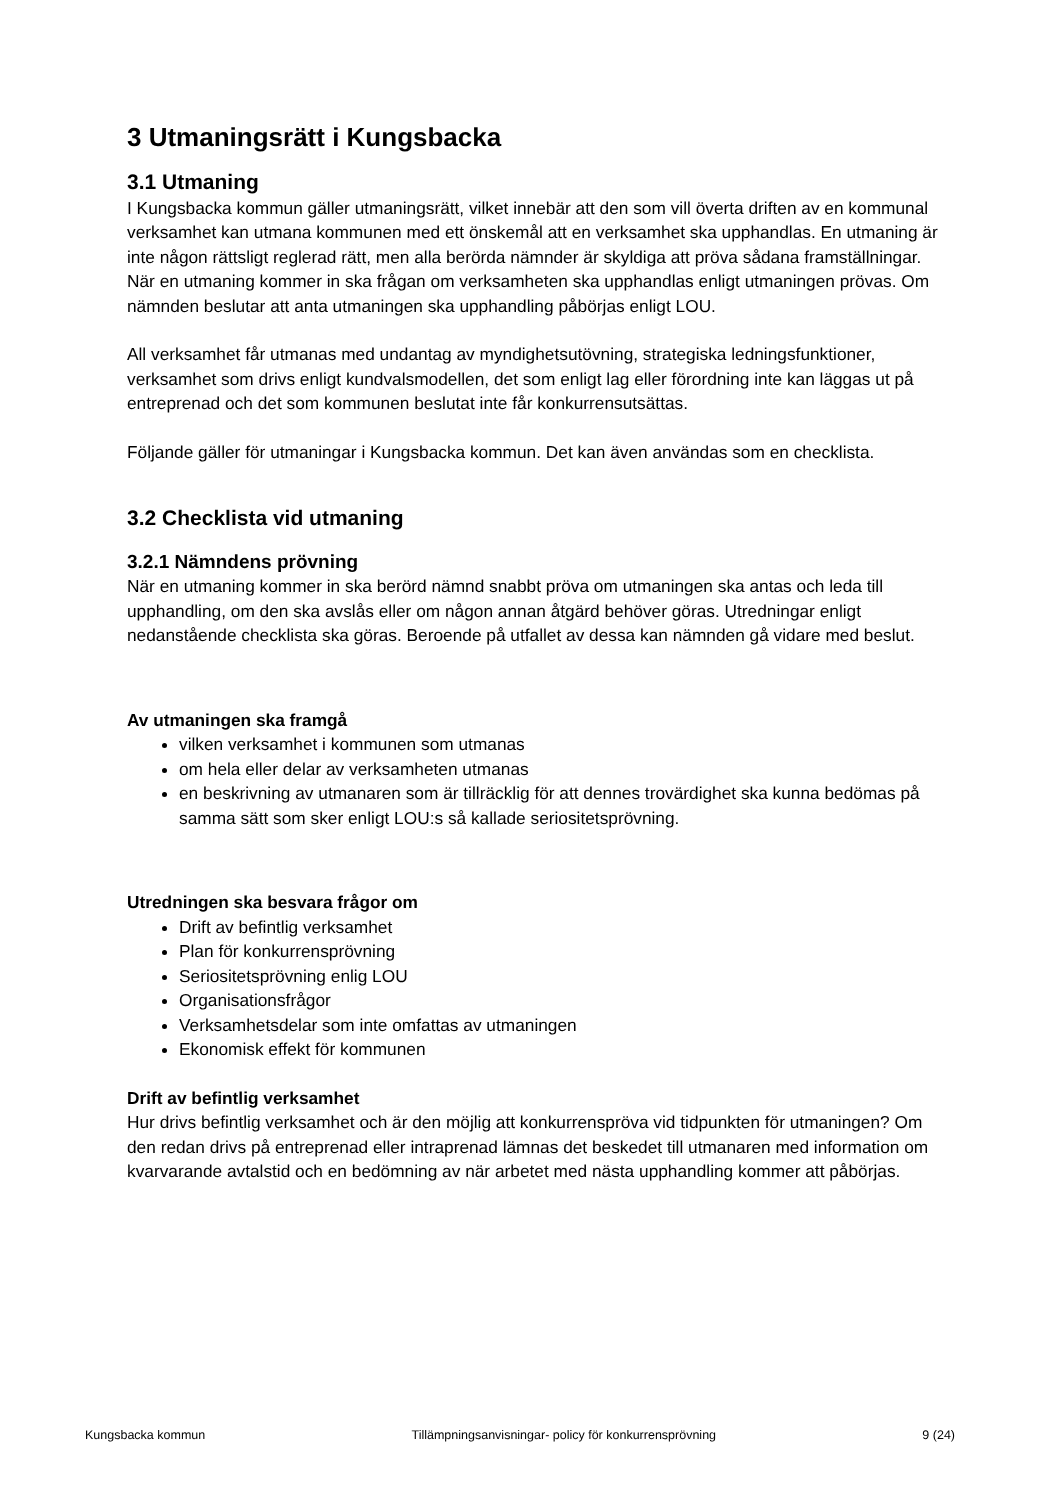3 Utmaningsrätt i Kungsbacka
3.1 Utmaning
I Kungsbacka kommun gäller utmaningsrätt, vilket innebär att den som vill överta driften av en kommunal verksamhet kan utmana kommunen med ett önskemål att en verksamhet ska upphandlas. En utmaning är inte någon rättsligt reglerad rätt, men alla berörda nämnder är skyldiga att pröva sådana framställningar. När en utmaning kommer in ska frågan om verksamheten ska upphandlas enligt utmaningen prövas. Om nämnden beslutar att anta utmaningen ska upphandling påbörjas enligt LOU.
All verksamhet får utmanas med undantag av myndighetsutövning, strategiska ledningsfunktioner, verksamhet som drivs enligt kundvalsmodellen, det som enligt lag eller förordning inte kan läggas ut på entreprenad och det som kommunen beslutat inte får konkurrensutsättas.
Följande gäller för utmaningar i Kungsbacka kommun. Det kan även användas som en checklista.
3.2 Checklista vid utmaning
3.2.1 Nämndens prövning
När en utmaning kommer in ska berörd nämnd snabbt pröva om utmaningen ska antas och leda till upphandling, om den ska avslås eller om någon annan åtgärd behöver göras. Utredningar enligt nedanstående checklista ska göras. Beroende på utfallet av dessa kan nämnden gå vidare med beslut.
Av utmaningen ska framgå
vilken verksamhet i kommunen som utmanas
om hela eller delar av verksamheten utmanas
en beskrivning av utmanaren som är tillräcklig för att dennes trovärdighet ska kunna bedömas på samma sätt som sker enligt LOU:s så kallade seriositetsprövning.
Utredningen ska besvara frågor om
Drift av befintlig verksamhet
Plan för konkurrensprövning
Seriositetsprövning enlig LOU
Organisationsfrågor
Verksamhetsdelar som inte omfattas av utmaningen
Ekonomisk effekt för kommunen
Drift av befintlig verksamhet
Hur drivs befintlig verksamhet och är den möjlig att konkurrenspröva vid tidpunkten för utmaningen? Om den redan drivs på entreprenad eller intraprenad lämnas det beskedet till utmanaren med information om kvarvarande avtalstid och en bedömning av när arbetet med nästa upphandling kommer att påbörjas.
Kungsbacka kommun Tillämpningsanvisningar- policy för konkurrensprövning 9 (24)